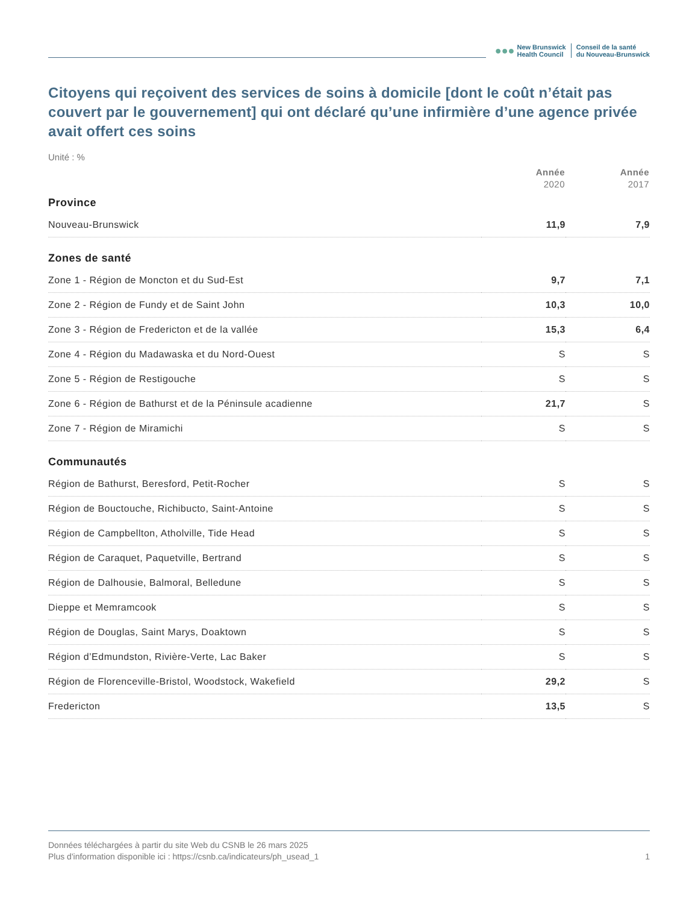●●●
New Brunswick
Health Council
Conseil de la santé
du Nouveau-Brunswick
Citoyens qui reçoivent des services de soins à domicile [dont le coût n’était pas couvert par le gouvernement] qui ont déclaré qu’une infirmière d’une agence privée avait offert ces soins
Unité : %
| | Année 2020 | Année 2017 |
| --- | --- | --- |
| Province | | |
| Nouveau-Brunswick | 11,9 | 7,9 |
| Zones de santé | | |
| Zone 1 - Région de Moncton et du Sud-Est | 9,7 | 7,1 |
| Zone 2 - Région de Fundy et de Saint John | 10,3 | 10,0 |
| Zone 3 - Région de Fredericton et de la vallée | 15,3 | 6,4 |
| Zone 4 - Région du Madawaska et du Nord-Ouest | S | S |
| Zone 5 - Région de Restigouche | S | S |
| Zone 6 - Région de Bathurst et de la Péninsule acadienne | 21,7 | S |
| Zone 7 - Région de Miramichi | S | S |
| Communautés | | |
| Région de Bathurst, Beresford, Petit-Rocher | S | S |
| Région de Bouctouche, Richibucto, Saint-Antoine | S | S |
| Région de Campbellton, Atholville, Tide Head | S | S |
| Région de Caraquet, Paquetville, Bertrand | S | S |
| Région de Dalhousie, Balmoral, Belledune | S | S |
| Dieppe et Memramcook | S | S |
| Région de Douglas, Saint Marys, Doaktown | S | S |
| Région d’Edmundston, Rivière-Verte, Lac Baker | S | S |
| Région de Florenceville-Bristol, Woodstock, Wakefield | 29,2 | S |
| Fredericton | 13,5 | S |
Données téléchargées à partir du site Web du CSNB le 26 mars 2025
Plus d'information disponible ici : https://csnb.ca/indicateurs/ph_usead_1
1